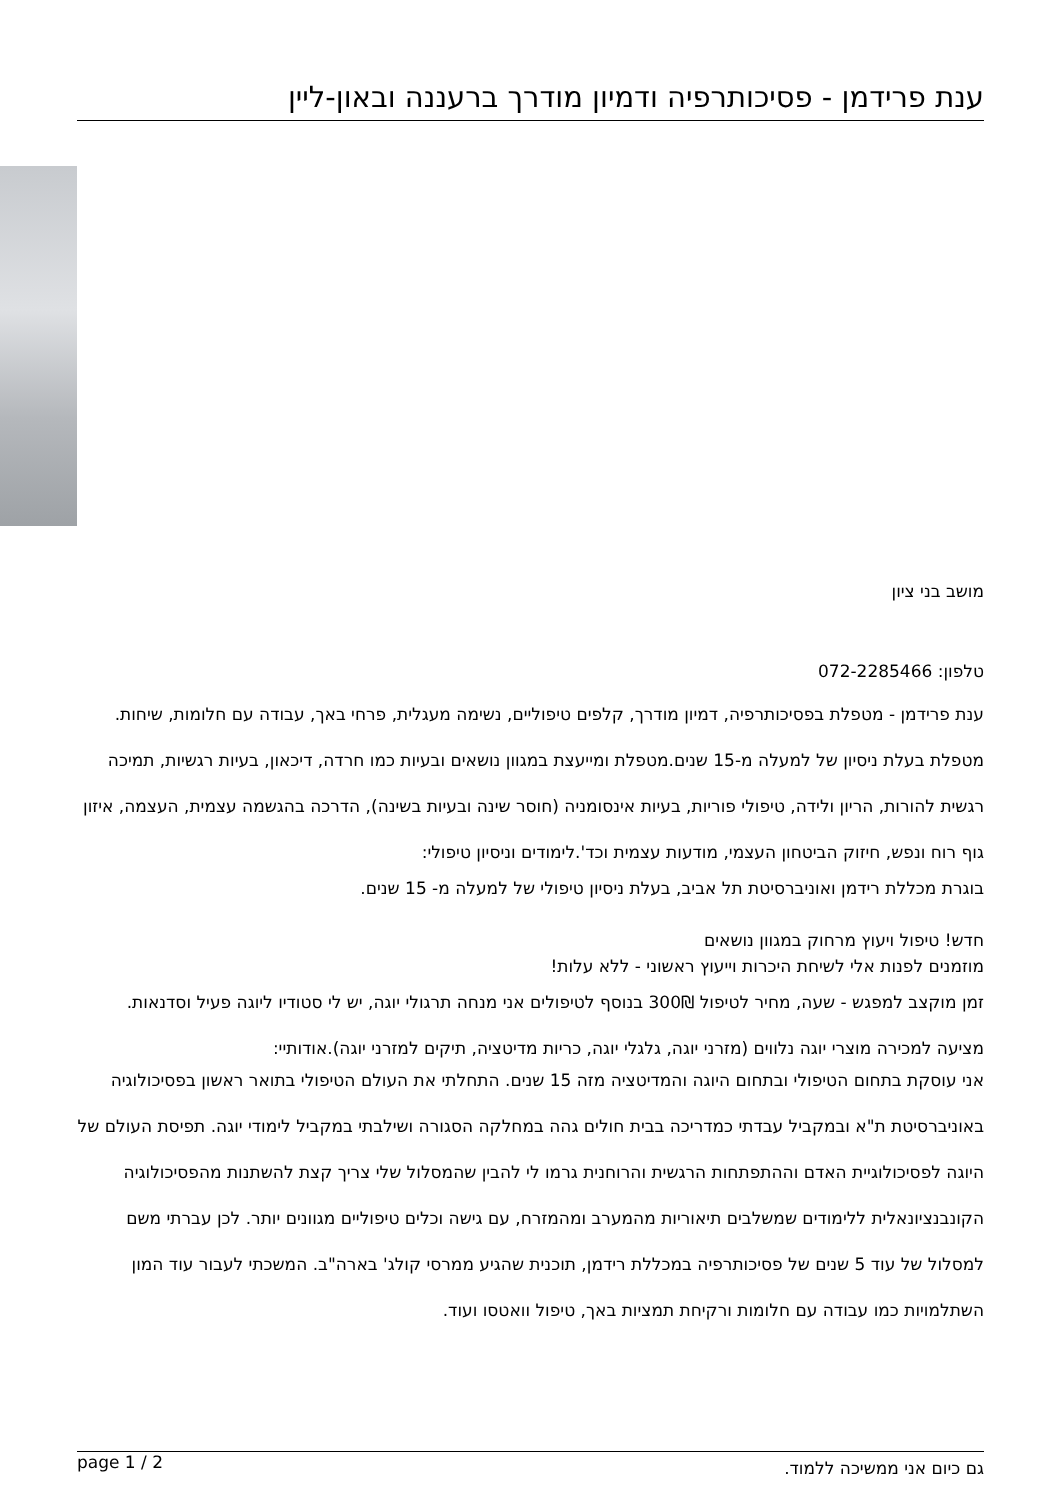ענת פרידמן - פסיכותרפיה ודמיון מודרך ברעננה ובאון-ליין
מושב בני ציון
טלפון: 072-2285466
ענת פרידמן - מטפלת בפסיכותרפיה, דמיון מודרך, קלפים טיפוליים, נשימה מעגלית, פרחי באך, עבודה עם חלומות, שיחות. מטפלת בעלת ניסיון של למעלה מ-15 שנים.מטפלת ומייעצת במגוון נושאים ובעיות כמו חרדה, דיכאון, בעיות רגשיות, תמיכה רגשית להורות, הריון ולידה, טיפולי פוריות, בעיות אינסומניה (חוסר שינה ובעיות בשינה), הדרכה בהגשמה עצמית, העצמה, איזון גוף רוח ונפש, חיזוק הביטחון העצמי, מודעות עצמית וכד'.לימודים וניסיון טיפולי:
בוגרת מכללת רידמן ואוניברסיטת תל אביב, בעלת ניסיון טיפולי של למעלה מ- 15 שנים.
חדש! טיפול ויעוץ מרחוק במגוון נושאים
מוזמנים לפנות אלי לשיחת היכרות וייעוץ ראשוני - ללא עלות!
זמן מוקצב למפגש - שעה, מחיר לטיפול 300₪ בנוסף לטיפולים אני מנחה תרגולי יוגה, יש לי סטודיו ליוגה פעיל וסדנאות. מציעה למכירה מוצרי יוגה נלווים (מזרני יוגה, גלגלי יוגה, כריות מדיטציה, תיקים למזרני יוגה).אודותיי:
אני עוסקת בתחום הטיפולי ובתחום היוגה והמדיטציה מזה 15 שנים. התחלתי את העולם הטיפולי בתואר ראשון בפסיכולוגיה באוניברסיטת ת"א ובמקביל עבדתי כמדריכה בבית חולים גהה במחלקה הסגורה ושילבתי במקביל לימודי יוגה. תפיסת העולם של היוגה לפסיכולוגיית האדם וההתפתחות הרגשית והרוחנית גרמו לי להבין שהמסלול שלי צריך קצת להשתנות מהפסיכולוגיה הקונבנציונאלית ללימודים שמשלבים תיאוריות מהמערב ומהמזרח, עם גישה וכלים טיפוליים מגוונים יותר. לכן עברתי משם למסלול של עוד 5 שנים של פסיכותרפיה במכללת רידמן, תוכנית שהגיע ממרסי קולג' בארה"ב. המשכתי לעבור עוד המון השתלמויות כמו עבודה עם חלומות ורקיחת תמציות באך, טיפול וואטסו ועוד.
page 1 / 2 גם כיום אני ממשיכה ללמוד.